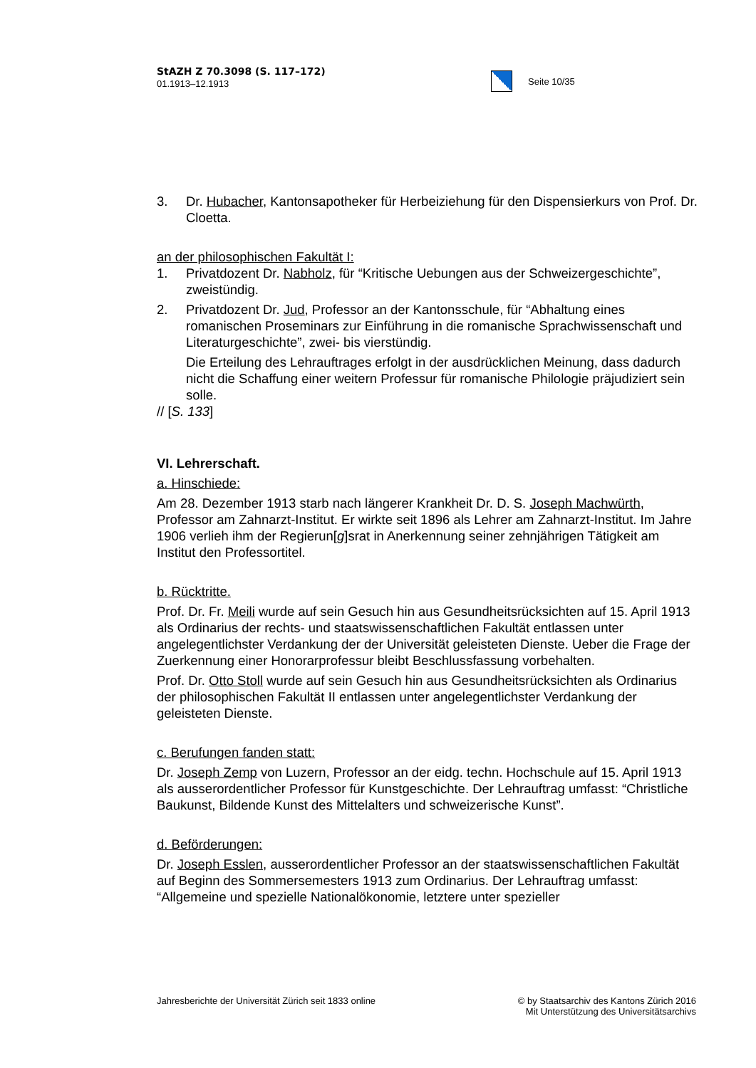StAZH Z 70.3098 (S. 117–172)
01.1913–12.1913
Seite 10/35
3. Dr. Hubacher, Kantonsapotheker für Herbeiziehung für den Dispensierkurs von Prof. Dr. Cloetta.
an der philosophischen Fakultät I:
1. Privatdozent Dr. Nabholz, für “Kritische Uebungen aus der Schweizergeschichte”, zweistündig.
2. Privatdozent Dr. Jud, Professor an der Kantonsschule, für “Abhaltung eines romanischen Proseminars zur Einführung in die romanische Sprachwissenschaft und Literaturgeschichte”, zwei- bis vierstündig.
Die Erteilung des Lehrauftrages erfolgt in der ausdrücklichen Meinung, dass dadurch nicht die Schaffung einer weitern Professur für romanische Philologie präjudiziert sein solle.
// [S. 133]
VI. Lehrerschaft.
a. Hinschiede:
Am 28. Dezember 1913 starb nach längerer Krankheit Dr. D. S. Joseph Machwürth, Professor am Zahnarzt-Institut. Er wirkte seit 1896 als Lehrer am Zahnarzt-Institut. Im Jahre 1906 verlieh ihm der Regierun[g]srat in Anerkennung seiner zehnjährigen Tätigkeit am Institut den Professortitel.
b. Rücktritte.
Prof. Dr. Fr. Meili wurde auf sein Gesuch hin aus Gesundheitsrücksichten auf 15. April 1913 als Ordinarius der rechts- und staatswissenschaftlichen Fakultät entlassen unter angelegentlichster Verdankung der der Universität geleisteten Dienste. Ueber die Frage der Zuerkennung einer Honorarprofessur bleibt Beschlussfassung vorbehalten.
Prof. Dr. Otto Stoll wurde auf sein Gesuch hin aus Gesundheitsrücksichten als Ordinarius der philosophischen Fakultät II entlassen unter angelegentlichster Verdankung der geleisteten Dienste.
c. Berufungen fanden statt:
Dr. Joseph Zemp von Luzern, Professor an der eidg. techn. Hochschule auf 15. April 1913 als ausserordentlicher Professor für Kunstgeschichte. Der Lehrauftrag umfasst: “Christliche Baukunst, Bildende Kunst des Mittelalters und schweizerische Kunst”.
d. Beförderungen:
Dr. Joseph Esslen, ausserordentlicher Professor an der staatswissenschaftlichen Fakultät auf Beginn des Sommersemesters 1913 zum Ordinarius. Der Lehrauftrag umfasst: “Allgemeine und spezielle Nationalökonomie, letztere unter spezieller
Jahresberichte der Universität Zürich seit 1833 online © by Staatsarchiv des Kantons Zürich 2016
Mit Unterstützung des Universitätsarchivs